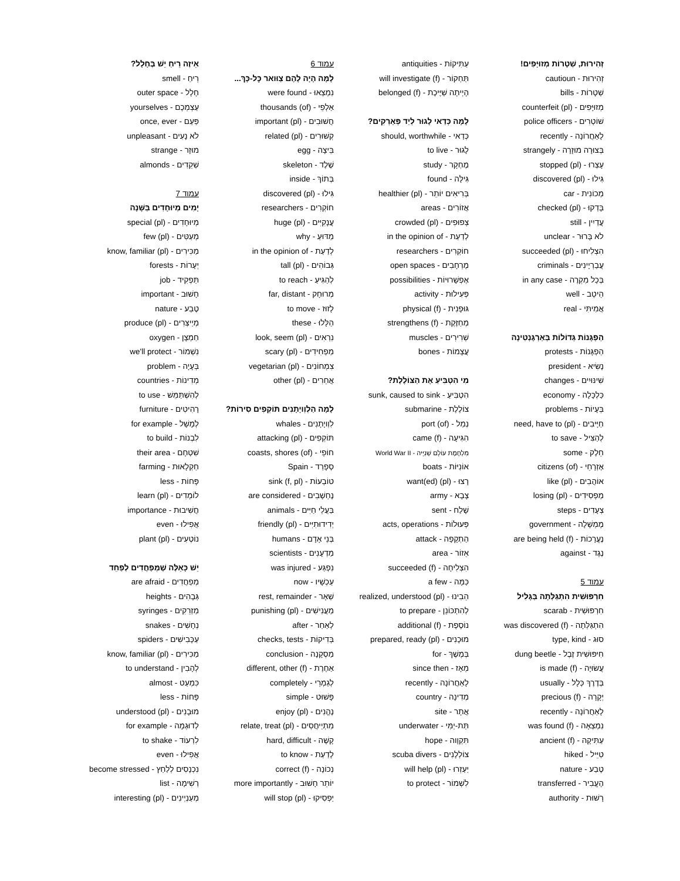זְהִירוּת, שְׁטָרוֹת מְזוּיָּפִים!
זְהִירוּת - cautioun
שְׁטָרוֹת - bills
מְזוּיָּפִים - counterfeit (pl)
שׁוֹטְרִים - police officers
לָאַחֲרוֹנָה - recently
בְּצוּרָה מוּזָרָה - strangely
עָצְרוּ - stopped (pl)
גִּילוּ - discovered (pl)
מְכוֹנִית - car
בָּדְקוּ - checked (pl)
עֲדַיִין - still
לֹא בָּרוּר - unclear
הִצְלִיחוּ - succeeded (pl)
עֲבַרְיָינִים - criminals
בְּכׇל מִקְרֶה - in any case
הֵיטֵב - well
אֲמִיתִּי - real
הַפְגָּנוֹת גְּדוֹלוֹת בְּאַרְגֶּנְטִינָה
הַפְגָּנוֹת - protests
נָשִׂיא - president
שִׁינּוּיִים - changes
כַּלְכָּלָה - economy
בְּעָיוֹת - problems
חַיָּיבִים - need, have to (pl)
לְהַצִּיל - to save
חֵלֶק - some
אֶזְרָחֵי - citizens (of)
אוֹהֲבִים - like (pl)
מַפְסִידִים - losing (pl)
צְעָדִים - steps
מֶמְשָׁלָה - government
נֶעֱרָכוֹת - are being held (f)
נֶגֶד - against
עמוד 5
חִרְפּוּשִׁית הִתְגַּלְּתָה בַּגָּלִיל
חִרְפּוּשִׁית - scarab
הִתְגַּלְּתָה - was discovered (f)
סוּג - type, kind
חִיפּוּשִׁית זֶבֶל - dung beetle
עֲשׂוּיָה - is made (f)
בְּדֶרֶךְ כְּלָל - usually
יְקָרָה - precious (f)
לָאַחֲרוֹנָה - recently
נִמְצְאָה - was found (f)
עַתִּיקָה - ancient (f)
טִיֵּיל - hiked
טֶבַע - nature
הֶעֱבִיר - transferred
רָשׁוּת - authority
עַתִּיקוֹת - antiquities
תַּחְקוֹר - will investigate (f)
הָיְיתָה שַׁיֶּיכֶת - belonged (f)
לָמָּה כְּדַאי לָגוּר לְיַד פְּאַרְקִים?
כְּדַאי - should, worthwhile
לָגוּר - to live
מֶחְקָר - study
גִּילָּה - found
בְּרִיאִים יוֹתֵר - healthier (pl)
אֲזוֹרִים - areas
צְפוּפִים - crowded (pl)
לְדַעַת - in the opinion of
חוֹקְרִים - researchers
מֶרְחָבִים - open spaces
אֶפְשָׁרוּיוֹת - possibilities
פְּעִילוּת - activity
גּוּפָנִית - physical (f)
מְחַזֶּקֶת - strengthens (f)
שְׁרִירִים - muscles
עֲצָמוֹת - bones
מִי הִטְבִּיעַ אֶת הַצּוֹלֶלֶת?
הִטְבִּיעַ - sunk, caused to sink
צוֹלֶלֶת - submarine
נְמַל - port (of)
הִגִּיעָה - came (f)
מִלְחֶמֶת עוֹלָם שְׁנִיָּיה - World War II
אוֹנִיּוֹת - boats
רָצוּ - want(ed) (pl)
צָבָא - army
שָׁלַח - sent
פְּעוּלוֹת - acts, operations
הַתְקָפָה - attack
אֵזוֹר - area
הִצְלִיחָה - succeeded (f)
כַּמָּה - a few
הֵבִינוּ - realized, understood (pl)
לְהִתְכּוֹנֵן - to prepare
נוֹסֶפֶת - additional (f)
מוּכָנִים - prepared, ready (pl)
בְּמֶשֶׁךְ - for
מֵאָז - since then
לָאַחֲרוֹנָה - recently
מְדִינָה - country
אֲתָר - site
תַּת-יַמִּי - underwater
תִּקְוָוה - hope
צוֹלְלָנִים - scuba divers
יַעַזְרוּ - will help (pl)
לִשְׁמוֹר - to protect
עמוד 6
לָמָּה הָיָה לָהֶם צַוּואר כׇּל-כָּךְ...
נִמְצְאוּ - were found
אַלְפֵי - thousands (of)
חֲשׁוּבִים - important (pl)
קְשׁוּרִים - related (pl)
בֵּיצָה - egg
שֶׁלֶד - skeleton
בְּתוֹךְ - inside
גִּילוּ - discovered (pl)
חוֹקְרִים - researchers
עֲנָקִיִּים - huge (pl)
מַדּוּעַ - why
לְדַעַת - in the opinion of
גְּבוֹהִים - tall (pl)
לְהַגִּיעַ - to reach
מְרוּחָק - far, distant
לָזוּז - to move
הַלָּלוּ - these
נִרְאִים - look, seem (pl)
מַפְחִידִים - scary (pl)
צִמְחוֹנִים - vegetarian (pl)
אֲחֵרִים - other (pl)
לָמָּה הַלְוְויָתָנִים תּוֹקְפִים סִירוֹת?
לִוְויָתָנִים - whales
תּוֹקְפִים - attacking (pl)
חוֹפֵי - coasts, shores (of)
סְפָרַד - Spain
טוֹבְעוֹת - sink (f, pl)
נֶחְשָׁבִים - are considered
בַּעֲלֵי חַיִּים - animals
יְדִידוּתִיִּים - friendly (pl)
בְּנֵי אָדָם - humans
מַדְעָנִים - scientists
נִפְגַּע - was injured
עַכְשָׁיו - now
שְׁאָר - rest, remainder
מַעֲנִישִׁים - punishing (pl)
לְאַחַר - after
בְּדִיקוֹת - checks, tests
מַסְקָנָה - conclusion
אַחֶרֶת - different, other (f)
לְגַמְרֵי - completely
פָּשׁוּט - simple
נֶהֱנִים - enjoy (pl)
מִתְיַיחֲסִים - relate, treat (pl)
קָשֶׁה - hard, difficult
לָדַעַת - to know
נְכוֹנָה - correct (f)
יוֹתֵר חָשׁוּב - more importantly
יַפְסִיקוּ - will stop (pl)
אֵיזֶה רֵיחַ יֵשׁ בֶּחָלָל?
רֵיחַ - smell
חָלָל - outer space
עַצְמְכֶם - yourselves
פַּעַם - once, ever
לֹא נָעִים - unpleasant
מוּזָר - strange
שְׁקֵדִים - almonds
עמוד 7
יָמִים מְיוּחָדִים בַּשָּׁנָה
מְיוּחָדִים - special (pl)
מְעַטִּים - few (pl)
מַכִּירִים - know, familiar (pl)
יְעָרוֹת - forests
תַּפְקִיד - job
חָשׁוּב - important
טֶבַע - nature
מְיַיצְּרִים - produce (pl)
חַמְצָן - oxygen
נִשְׁמוֹר - we'll protect
בְּעָיָה - problem
מְדִינוֹת - countries
לְהִשְׁתַּמֵּשׁ - to use
רָהִיטִים - furniture
לְמָשָׁל - for example
לִבְנוֹת - to build
שִׁטְחָם - their area
חַקְלָאוּת - farming
פָּחוֹת - less
לוֹמְדִים - learn (pl)
חֲשִׁיבוּת - importance
אֲפִילוּ - even
נוֹטְעִים - plant (pl)
יֵשׁ כָּאֵלֶּה שֶׁמְּפַחֲדִים לְפַחֵד
מְפַחֲדִים - are afraid
גְּבָהִים - heights
מַזְרֵקִים - syringes
נְחָשִׁים - snakes
עַכָּבִישִׁים - spiders
מַכִּירִים - know, familiar (pl)
לְהָבִין - to understand
כִּמְעַט - almost
פָּחוֹת - less
מוּבָנִים - understood (pl)
לְדוּגְמָה - for example
לִרְעוֹד - to shake
אֲפִילוּ - even
נִכְנָסִים לְלַחַץ - become stressed
רְשִׁימָה - list
מְעַנְיְינִים - interesting (pl)